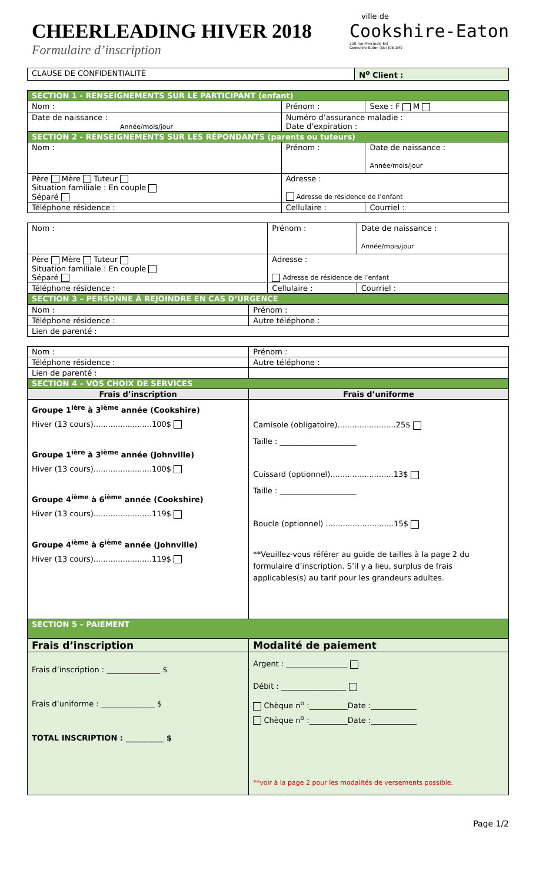CHEERLEADING HIVER 2018
Formulaire d’inscription
ville de
Cookshire-Eaton
220 rue Principale Est
Cookshire-Eaton (Qc) J0B 1M0
| CLAUSE DE CONFIDENTIALITÉ | N<sup>o</sup> Client : |
| SECTION 1 - RENSEIGNEMENTS SUR LE PARTICIPANT (enfant) | | |
| Nom : | Prénom : | Sexe : F M |
| Date de naissance : Année/mois/jour | Numéro d’assurance maladie : Date d’expiration : | |
| SECTION 2 - RENSEIGNEMENTS SUR LES RÉPONDANTS (parents ou tuteurs) | | |
| Nom : | Prénom : | Date de naissance : Année/mois/jour |
| Père Mère Tuteur Situation familiale : En couple Séparé | Adresse : Adresse de résidence de l’enfant | |
| Téléphone résidence : | Cellulaire : | Courriel : |
| Nom : | Prénom : | Date de naissance : Année/mois/jour |
| Père Mère Tuteur Situation familiale : En couple Séparé | Adresse : Adresse de résidence de l’enfant | |
| Téléphone résidence : | Cellulaire : | Courriel : |
| SECTION 3 – PERSONNE À REJOINDRE EN CAS D’URGENCE | | |
| Nom : | Prénom : |
| Téléphone résidence : | Autre téléphone : |
| Lien de parenté : | |
| Nom : | Prénom : |
| Téléphone résidence : | Autre téléphone : |
| Lien de parenté : | |
| SECTION 4 – VOS CHOIX DE SERVICES | |
| Frais d’inscription | Frais d’uniforme |
| Groupe 1<sup>ière</sup> à 3<sup>ième</sup> année (Cookshire) Hiver (13 cours)........................100$ Groupe 1<sup>ière</sup> à 3<sup>ième</sup> année (Johnville) Hiver (13 cours)........................100$ Groupe 4<sup>ième</sup> à 6<sup>ième</sup> année (Cookshire) Hiver (13 cours)........................119$ Groupe 4<sup>ième</sup> à 6<sup>ième</sup> année (Johnville) Hiver (13 cours)........................119$ | Camisole (obligatoire)........................25$ Taille : ____________________ Cuissard (optionnel)..........................13$ Taille : ____________________ Boucle (optionnel) ............................15$ **Veuillez-vous référer au guide de tailles à la page 2 du formulaire d’inscription. S’il y a lieu, surplus de frais applicables(s) au tarif pour les grandeurs adultes. |
| SECTION 5 – PAIEMENT | |
| Frais d’inscription | Modalité de paiement |
| Frais d’inscription : ______________ $ Frais d’uniforme : ______________ $ TOTAL INSCRIPTION : __________ $ | Argent : ________________ Débit : _________________ Chèque n<sup>o</sup> :__________Date :____________ Chèque n<sup>o</sup> :__________Date :____________ **voir à la page 2 pour les modalités de versements possible. |
Page 1/2